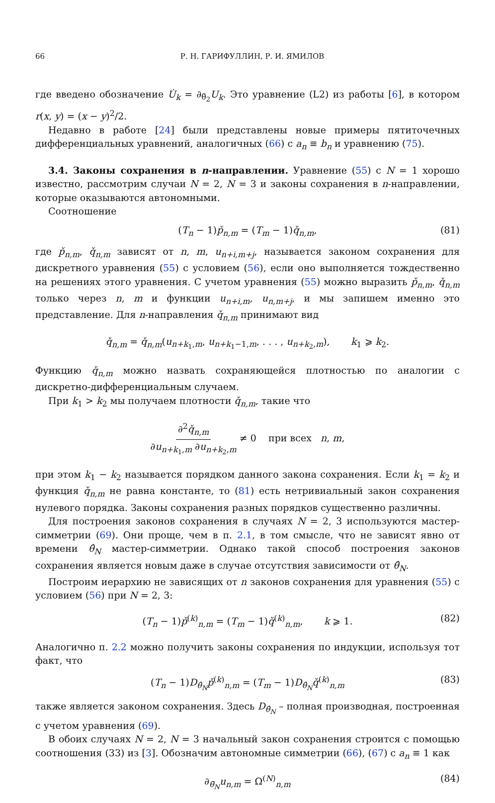66 Р. Н. ГАРИФУЛЛИН, Р. И. ЯМИЛОВ
где введено обозначение U̇<sub>k</sub> = ∂<sub>θ̃<sub>2</sub></sub>U<sub>k</sub>. Это уравнение (L2) из работы [6], в котором r(x, y) = (x − y)<sup>2</sup>/2.
Недавно в работе [24] были представлены новые примеры пятиточечных дифференциальных уравнений, аналогичных (66) с a<sub>n</sub> ≡ b<sub>n</sub> и уравнению (75).
3.4. Законы сохранения в n-направлении. Уравнение (55) с N = 1 хорошо известно, рассмотрим случаи N = 2, N = 3 и законы сохранения в n-направлении, которые оказываются автономными.
Соотношение
(T<sub>n</sub> − 1)p̌<sub>n,m</sub> = (T<sub>m</sub> − 1)q̌<sub>n,m</sub>, (81)
где p̌<sub>n,m</sub>, q̌<sub>n,m</sub> зависят от n, m, u<sub>n+i,m+j</sub>, называется законом сохранения для дискретного уравнения (55) с условием (56), если оно выполняется тождественно на решениях этого уравнения. С учетом уравнения (55) можно выразить p̌<sub>n,m</sub>, q̌<sub>n,m</sub> только через n, m и функции u<sub>n+i,m</sub>, u<sub>n,m+j</sub>, и мы запишем именно это представление. Для n-направления q̌<sub>n,m</sub> принимают вид
q̌<sub>n,m</sub> = q̌<sub>n,m</sub>(u<sub>n+k<sub>1</sub>,m</sub>, u<sub>n+k<sub>1</sub>−1,m</sub>, . . . , u<sub>n+k<sub>2</sub>,m</sub>), k<sub>1</sub> ⩾ k<sub>2</sub>.
Функцию q̌<sub>n,m</sub> можно назвать сохраняющейся плотностью по аналогии с дискретно-дифференциальным случаем.
При k<sub>1</sub> > k<sub>2</sub> мы получаем плотности q̌<sub>n,m</sub>, такие что
∂<sup>2</sup>q̌<sub>n,m</sub> ∂u<sub>n+k<sub>1</sub>,m</sub> ∂u<sub>n+k<sub>2</sub>,m</sub> ≠ 0 при всех n, m,
при этом k<sub>1</sub> − k<sub>2</sub> называется порядком данного закона сохранения. Если k<sub>1</sub> = k<sub>2</sub> и функция q̌<sub>n,m</sub> не равна константе, то (81) есть нетривиальный закон сохранения нулевого порядка. Законы сохранения разных порядков существенно различны.
Для построения законов сохранения в случаях N = 2, 3 используются мастер-симметрии (69). Они проще, чем в п. 2.1, в том смысле, что не зависят явно от времени θ̂<sub>N</sub> мастер-симметрии. Однако такой способ построения законов сохранения является новым даже в случае отсутствия зависимости от θ̂<sub>N</sub>.
Построим иерархию не зависящих от n законов сохранения для уравнения (55) с условием (56) при N = 2, 3:
(T<sub>n</sub> − 1)p̌<sup>(k)</sup><sub>n,m</sub> = (T<sub>m</sub> − 1)q̌<sup>(k)</sup><sub>n,m</sub>, k ⩾ 1. (82)
Аналогично п. 2.2 можно получить законы сохранения по индукции, используя тот факт, что
(T<sub>n</sub> − 1)D<sub>θ̂<sub>N</sub></sub>p̌<sup>(k)</sup><sub>n,m</sub> = (T<sub>m</sub> − 1)D<sub>θ̂<sub>N</sub></sub>q̌<sup>(k)</sup><sub>n,m</sub> (83)
также является законом сохранения. Здесь D<sub>θ̂<sub>N</sub></sub> – полная производная, построенная с учетом уравнения (69).
В обоих случаях N = 2, N = 3 начальный закон сохранения строится с помощью соотношения (33) из [3]. Обозначим автономные симметрии (66), (67) с a<sub>n</sub> ≡ 1 как
∂<sub>θ̃<sub>N</sub></sub>u<sub>n,m</sub> = Ω<sup>(N)</sup><sub>n,m</sub> (84)